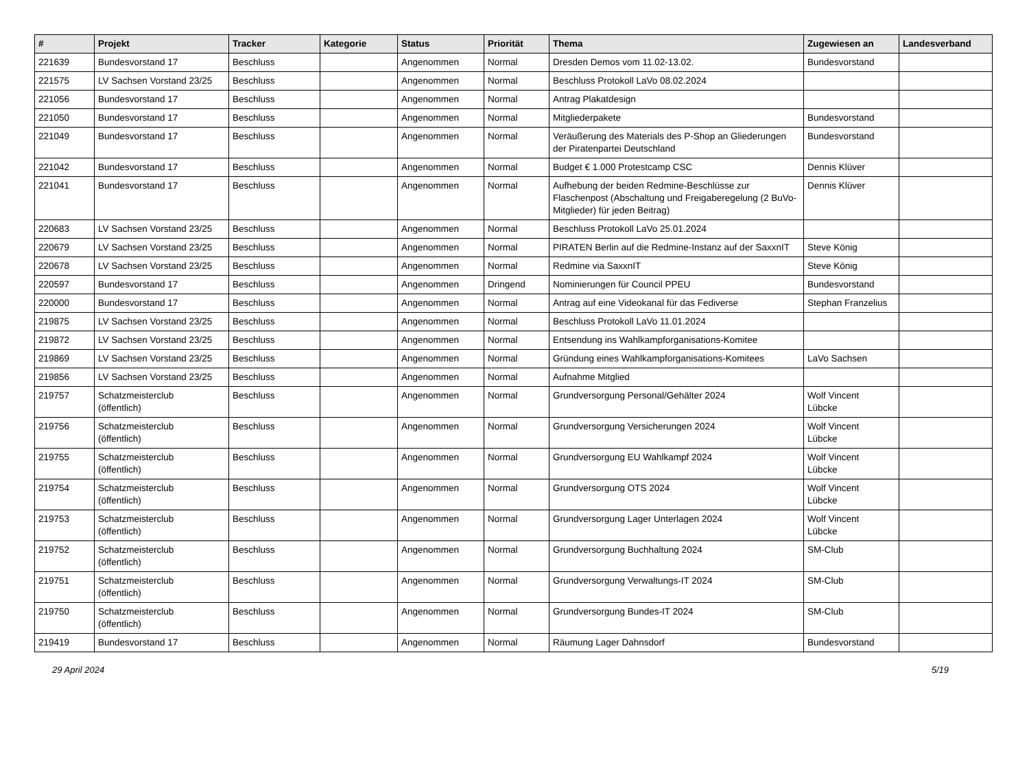| # | Projekt | Tracker | Kategorie | Status | Priorität | Thema | Zugewiesen an | Landesverband |
| --- | --- | --- | --- | --- | --- | --- | --- | --- |
| 221639 | Bundesvorstand 17 | Beschluss | | Angenommen | Normal | Dresden Demos vom 11.02-13.02. | Bundesvorstand | |
| 221575 | LV Sachsen Vorstand 23/25 | Beschluss | | Angenommen | Normal | Beschluss Protokoll LaVo 08.02.2024 | | |
| 221056 | Bundesvorstand 17 | Beschluss | | Angenommen | Normal | Antrag Plakatdesign | | |
| 221050 | Bundesvorstand 17 | Beschluss | | Angenommen | Normal | Mitgliederpakete | Bundesvorstand | |
| 221049 | Bundesvorstand 17 | Beschluss | | Angenommen | Normal | Veräußerung des Materials des P-Shop an Gliederungen der Piratenpartei Deutschland | Bundesvorstand | |
| 221042 | Bundesvorstand 17 | Beschluss | | Angenommen | Normal | Budget € 1.000 Protestcamp CSC | Dennis Klüver | |
| 221041 | Bundesvorstand 17 | Beschluss | | Angenommen | Normal | Aufhebung der beiden Redmine-Beschlüsse zur Flaschenpost (Abschaltung und Freigaberegelung (2 BuVo-Mitglieder) für jeden Beitrag) | Dennis Klüver | |
| 220683 | LV Sachsen Vorstand 23/25 | Beschluss | | Angenommen | Normal | Beschluss Protokoll LaVo 25.01.2024 | | |
| 220679 | LV Sachsen Vorstand 23/25 | Beschluss | | Angenommen | Normal | PIRATEN Berlin auf die Redmine-Instanz auf der SaxxnIT | Steve König | |
| 220678 | LV Sachsen Vorstand 23/25 | Beschluss | | Angenommen | Normal | Redmine via SaxxnIT | Steve König | |
| 220597 | Bundesvorstand 17 | Beschluss | | Angenommen | Dringend | Nominierungen für Council PPEU | Bundesvorstand | |
| 220000 | Bundesvorstand 17 | Beschluss | | Angenommen | Normal | Antrag auf eine Videokanal für das Fediverse | Stephan Franzelius | |
| 219875 | LV Sachsen Vorstand 23/25 | Beschluss | | Angenommen | Normal | Beschluss Protokoll LaVo 11.01.2024 | | |
| 219872 | LV Sachsen Vorstand 23/25 | Beschluss | | Angenommen | Normal | Entsendung ins Wahlkampforganisations-Komitee | | |
| 219869 | LV Sachsen Vorstand 23/25 | Beschluss | | Angenommen | Normal | Gründung eines Wahlkampforganisations-Komitees | LaVo Sachsen | |
| 219856 | LV Sachsen Vorstand 23/25 | Beschluss | | Angenommen | Normal | Aufnahme Mitglied | | |
| 219757 | Schatzmeisterclub (öffentlich) | Beschluss | | Angenommen | Normal | Grundversorgung Personal/Gehälter 2024 | Wolf Vincent Lübcke | |
| 219756 | Schatzmeisterclub (öffentlich) | Beschluss | | Angenommen | Normal | Grundversorgung Versicherungen 2024 | Wolf Vincent Lübcke | |
| 219755 | Schatzmeisterclub (öffentlich) | Beschluss | | Angenommen | Normal | Grundversorgung EU Wahlkampf 2024 | Wolf Vincent Lübcke | |
| 219754 | Schatzmeisterclub (öffentlich) | Beschluss | | Angenommen | Normal | Grundversorgung OTS 2024 | Wolf Vincent Lübcke | |
| 219753 | Schatzmeisterclub (öffentlich) | Beschluss | | Angenommen | Normal | Grundversorgung Lager Unterlagen 2024 | Wolf Vincent Lübcke | |
| 219752 | Schatzmeisterclub (öffentlich) | Beschluss | | Angenommen | Normal | Grundversorgung Buchhaltung 2024 | SM-Club | |
| 219751 | Schatzmeisterclub (öffentlich) | Beschluss | | Angenommen | Normal | Grundversorgung Verwaltungs-IT 2024 | SM-Club | |
| 219750 | Schatzmeisterclub (öffentlich) | Beschluss | | Angenommen | Normal | Grundversorgung Bundes-IT 2024 | SM-Club | |
| 219419 | Bundesvorstand 17 | Beschluss | | Angenommen | Normal | Räumung Lager Dahnsdorf | Bundesvorstand | |
29 April 2024 5/19